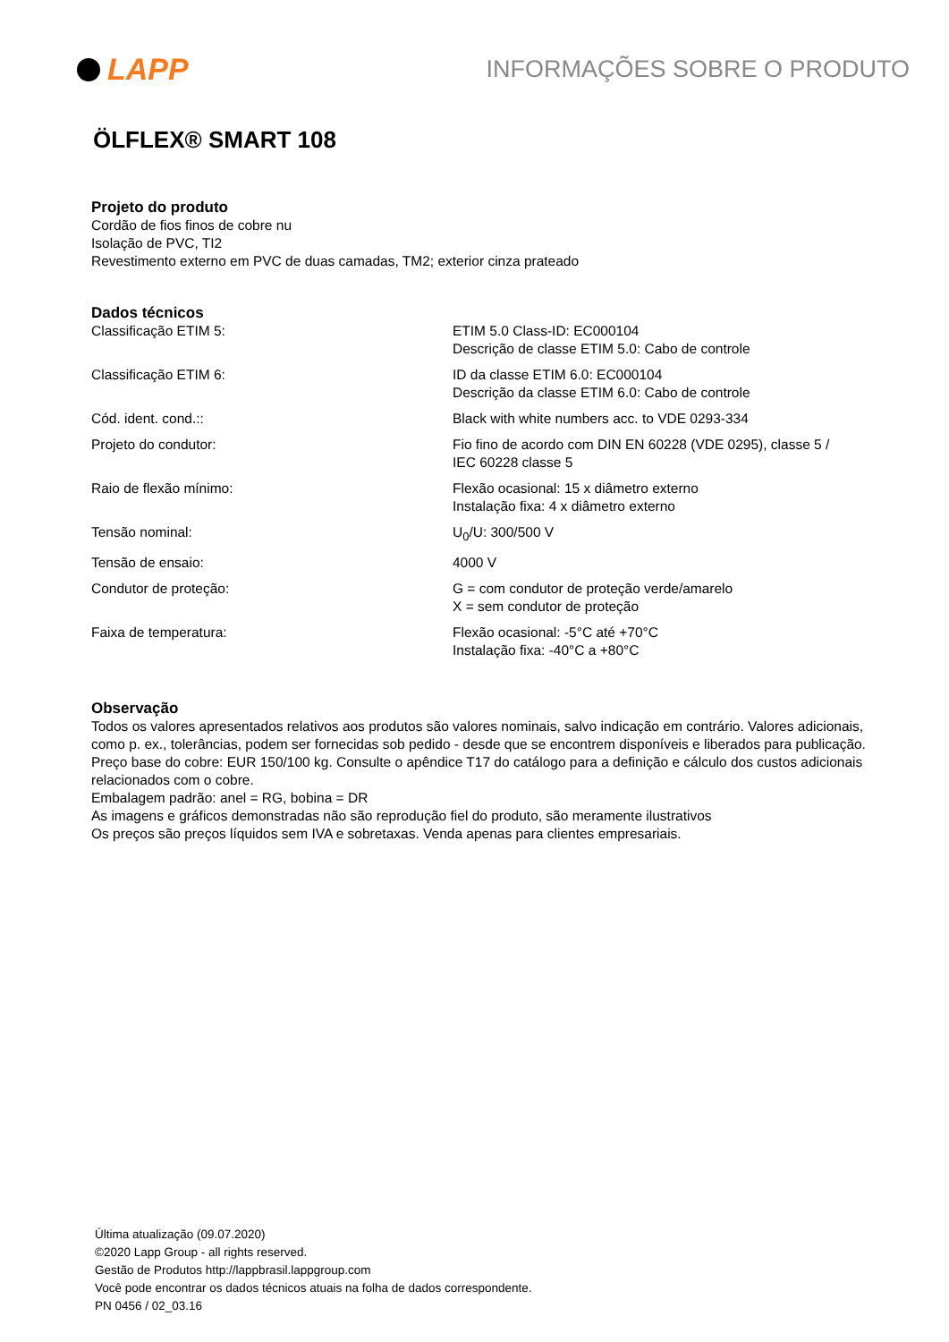LAPP
INFORMAÇÕES SOBRE O PRODUTO
ÖLFLEX® SMART 108
Projeto do produto
Cordão de fios finos de cobre nu
Isolação de PVC, TI2
Revestimento externo em PVC de duas camadas, TM2; exterior cinza prateado
Dados técnicos
| Classificação ETIM 5: | ETIM 5.0 Class-ID: EC000104 Descrição de classe ETIM 5.0: Cabo de controle |
| Classificação ETIM 6: | ID da classe ETIM 6.0: EC000104 Descrição da classe ETIM 6.0: Cabo de controle |
| Cód. ident. cond.:: | Black with white numbers acc. to VDE 0293-334 |
| Projeto do condutor: | Fio fino de acordo com DIN EN 60228 (VDE 0295), classe 5 / IEC 60228 classe 5 |
| Raio de flexão mínimo: | Flexão ocasional: 15 x diâmetro externo Instalação fixa: 4 x diâmetro externo |
| Tensão nominal: | U<sub>0</sub>/U: 300/500 V |
| Tensão de ensaio: | 4000 V |
| Condutor de proteção: | G = com condutor de proteção verde/amarelo X = sem condutor de proteção |
| Faixa de temperatura: | Flexão ocasional: -5°C até +70°C Instalação fixa: -40°C a +80°C |
Observação
Todos os valores apresentados relativos aos produtos são valores nominais, salvo indicação em contrário. Valores adicionais, como p. ex., tolerâncias, podem ser fornecidas sob pedido - desde que se encontrem disponíveis e liberados para publicação.
Preço base do cobre: EUR 150/100 kg. Consulte o apêndice T17 do catálogo para a definição e cálculo dos custos adicionais relacionados com o cobre.
Embalagem padrão: anel = RG, bobina = DR
As imagens e gráficos demonstradas não são reprodução fiel do produto, são meramente ilustrativos
Os preços são preços líquidos sem IVA e sobretaxas. Venda apenas para clientes empresariais.
Última atualização (09.07.2020)
©2020 Lapp Group - all rights reserved.
Gestão de Produtos http://lappbrasil.lappgroup.com
Você pode encontrar os dados técnicos atuais na folha de dados correspondente.
PN 0456 / 02_03.16